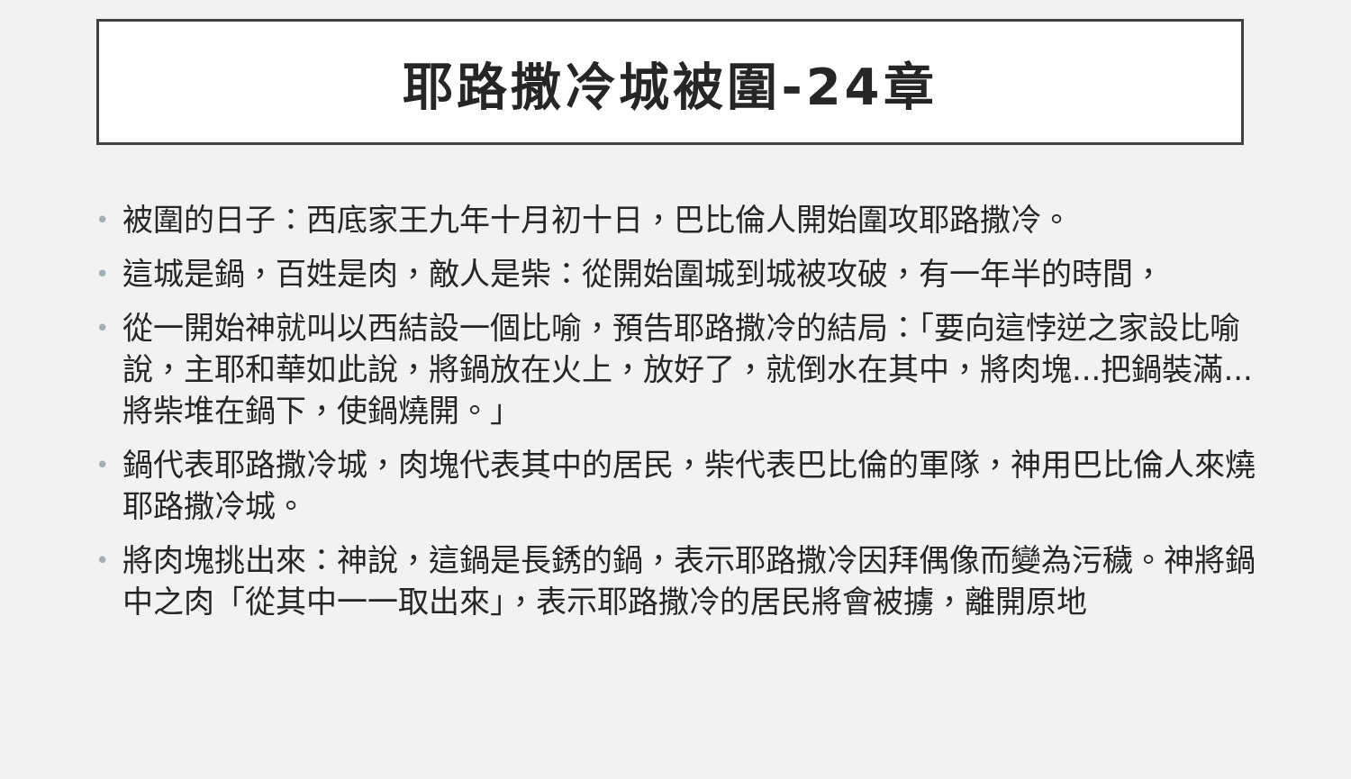耶路撒冷城被圍-24章
• 被圍的日子：西底家王九年十月初十日，巴比倫人開始圍攻耶路撒冷。
• 這城是鍋，百姓是肉，敵人是柴：從開始圍城到城被攻破，有一年半的時間，
• 從一開始神就叫以西結設一個比喻，預告耶路撒冷的結局：「要向這悖逆之家設比喻說，主耶和華如此說，將鍋放在火上，放好了，就倒水在其中，將肉塊...把鍋裝滿...將柴堆在鍋下，使鍋燒開。」
• 鍋代表耶路撒冷城，肉塊代表其中的居民，柴代表巴比倫的軍隊，神用巴比倫人來燒耶路撒冷城。
• 將肉塊挑出來：神說，這鍋是長銹的鍋，表示耶路撒冷因拜偶像而變為污穢。神將鍋中之肉「從其中一一取出來」，表示耶路撒冷的居民將會被擄，離開原地